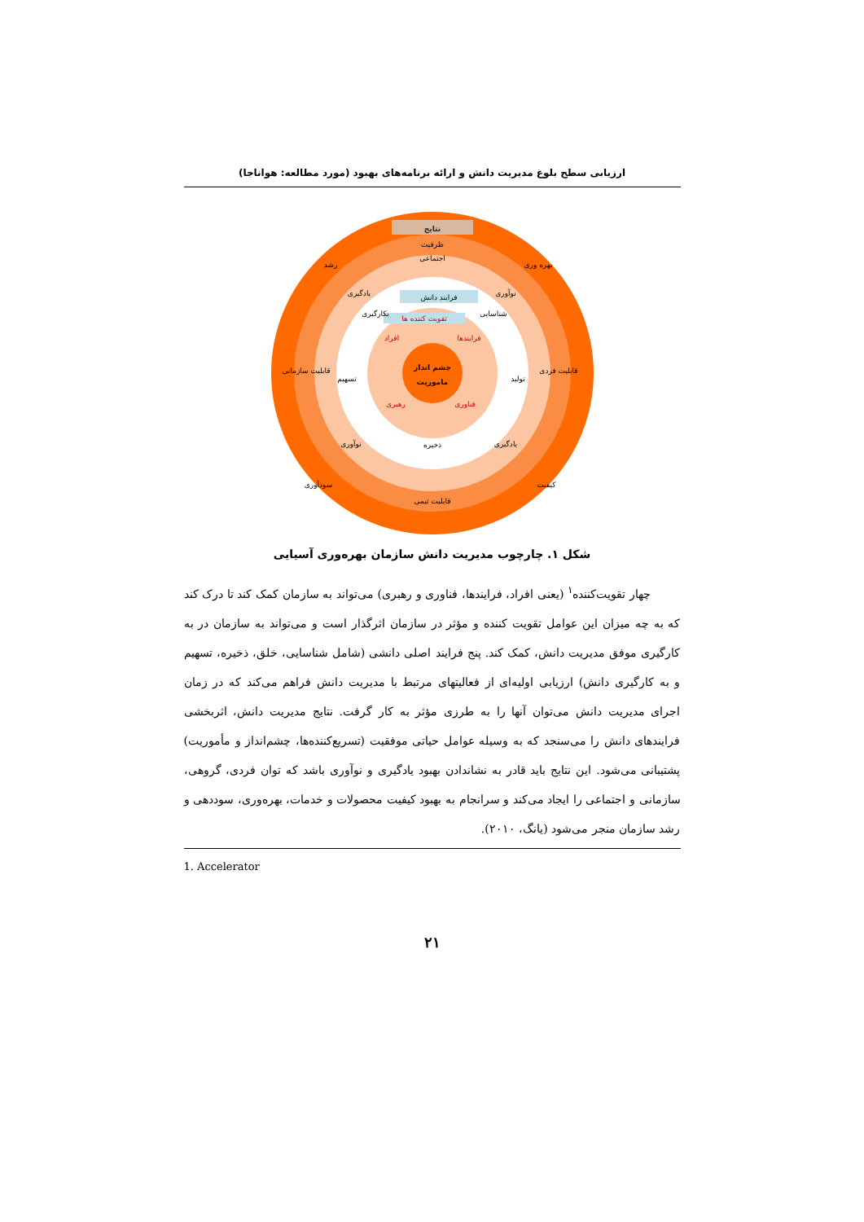ارزیابی سطح بلوغ مدیریت دانش و ارائه برنامه‌های بهبود (مورد مطالعه: هواناجا)
نتایج
ظرفیت
اجتماعی
فرایند دانش
تقویت کننده ها
افراد
فرایندها
چشم انداز
ماموریت
رهبری
فناوری
ذخیره
قابلیت تیمی
رشد
بهره وری
یادگیری
نوآوری
بکارگیری
شناسایی
قابلیت سازمانی
قابلیت فردی
تسهیم
تولید
نوآوری
یادگیری
سودآوری
کیفیت
شکل ۱. چارچوب مدیریت دانش سازمان بهره‌وری آسیایی
چهار تقویت‌کننده<sup>۱</sup> (یعنی افراد، فرایندها، فناوری و رهبری) می‌تواند به سازمان کمک کند تا درک کند که به چه میزان این عوامل تقویت کننده و مؤثر در سازمان اثرگذار است و می‌تواند به سازمان در به کارگیری موفق مدیریت دانش، کمک کند. پنج فرایند اصلی دانشی (شامل شناسایی، خلق، ذخیره، تسهیم و به کارگیری دانش) ارزیابی اولیه‌ای از فعالیتهای مرتبط با مدیریت دانش فراهم می‌کند که در زمان اجرای مدیریت دانش می‌توان آنها را به طرزی مؤثر به کار گرفت. نتایج مدیریت دانش، اثربخشی فرایندهای دانش را می‌سنجد که به وسیله عوامل حیاتی موفقیت (تسریع‌کننده‌ها، چشم‌انداز و مأموریت) پشتیبانی می‌شود. این نتایج باید قادر به نشاندادن بهبود یادگیری و نوآوری باشد که توان فردی، گروهی، سازمانی و اجتماعی را ایجاد می‌کند و سرانجام به بهبود کیفیت محصولات و خدمات، بهره‌وری، سوددهی و رشد سازمان منجر می‌شود (یانگ، ۲۰۱۰).
1. Accelerator
۲۱